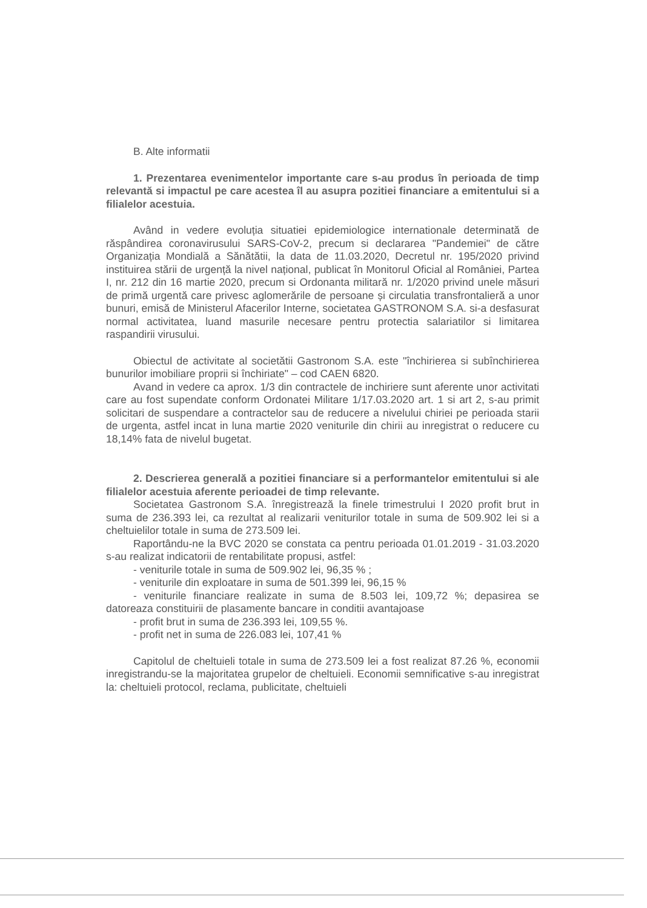B. Alte informatii
1. Prezentarea evenimentelor importante care s-au produs în perioada de timp relevantă si impactul pe care acestea îl au asupra pozitiei financiare a emitentului si a filialelor acestuia.
Având in vedere evoluția situatiei epidemiologice internationale determinată de răspândirea coronavirusului SARS-CoV-2, precum si declararea "Pandemiei" de către Organizația Mondială a Sănătătii, la data de 11.03.2020, Decretul nr. 195/2020 privind instituirea stării de urgență la nivel național, publicat în Monitorul Oficial al României, Partea I, nr. 212 din 16 martie 2020, precum si Ordonanta militară nr. 1/2020 privind unele măsuri de primă urgentă care privesc aglomerările de persoane și circulatia transfrontalieră a unor bunuri, emisă de Ministerul Afacerilor Interne, societatea GASTRONOM S.A. si-a desfasurat normal activitatea, luand masurile necesare pentru protectia salariatilor si limitarea raspandirii virusului.
Obiectul de activitate al societătii Gastronom S.A. este "închirierea si subînchirierea bunurilor imobiliare proprii si închiriate" – cod CAEN 6820.
Avand in vedere ca aprox. 1/3 din contractele de inchiriere sunt aferente unor activitati care au fost supendate conform Ordonatei Militare 1/17.03.2020 art. 1 si art 2, s-au primit solicitari de suspendare a contractelor sau de reducere a nivelului chiriei pe perioada starii de urgenta, astfel incat in luna martie 2020 veniturile din chirii au inregistrat o reducere cu 18,14% fata de nivelul bugetat.
2. Descrierea generală a pozitiei financiare si a performantelor emitentului si ale filialelor acestuia aferente perioadei de timp relevante.
Societatea Gastronom S.A. înregistrează la finele trimestrului I 2020 profit brut in suma de 236.393 lei, ca rezultat al realizarii veniturilor totale in suma de 509.902 lei si a cheltuielilor totale in suma de 273.509 lei.
Raportându-ne la BVC 2020 se constata ca pentru perioada 01.01.2019 - 31.03.2020 s-au realizat indicatorii de rentabilitate propusi, astfel:
- veniturile totale in suma de 509.902 lei, 96,35 % ;
- veniturile din exploatare in suma de 501.399 lei, 96,15 %
- veniturile financiare realizate in suma de 8.503 lei, 109,72 %; depasirea se datoreaza constituirii de plasamente bancare in conditii avantajoase
- profit brut in suma de 236.393 lei, 109,55 %.
- profit net in suma de 226.083 lei, 107,41 %
Capitolul de cheltuieli totale in suma de 273.509 lei a fost realizat 87.26 %, economii inregistrandu-se la majoritatea grupelor de cheltuieli. Economii semnificative s-au inregistrat la: cheltuieli protocol, reclama, publicitate, cheltuieli